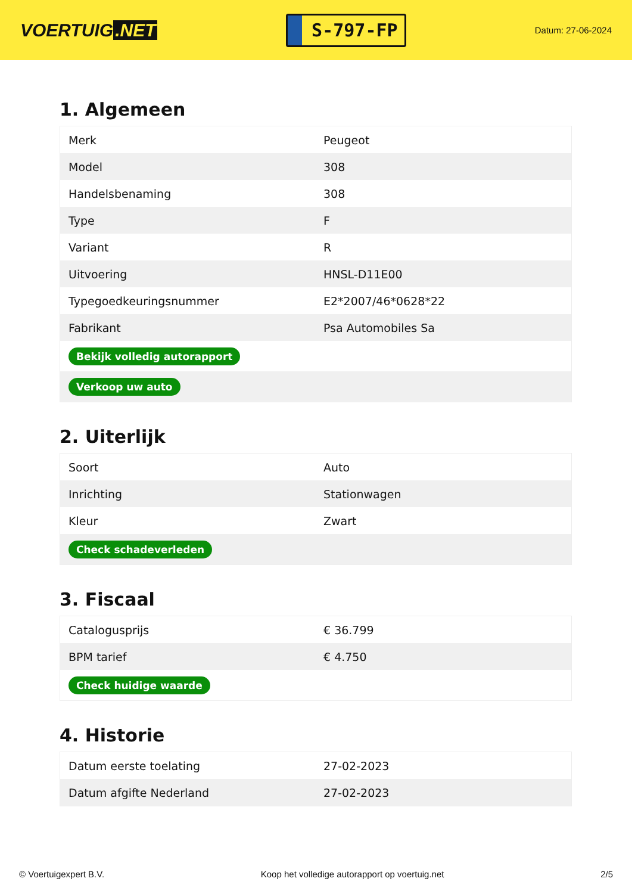VOERTUIG.NET
S-797-FP
Datum: 27-06-2024
1. Algemeen
| Merk | Peugeot |
| Model | 308 |
| Handelsbenaming | 308 |
| Type | F |
| Variant | R |
| Uitvoering | HNSL-D11E00 |
| Typegoedkeuringsnummer | E2*2007/46*0628*22 |
| Fabrikant | Psa Automobiles Sa |
| Bekijk volledig autorapport | |
| Verkoop uw auto | |
2. Uiterlijk
| Soort | Auto |
| Inrichting | Stationwagen |
| Kleur | Zwart |
| Check schadeverleden | |
3. Fiscaal
| Catalogusprijs | € 36.799 |
| BPM tarief | € 4.750 |
| Check huidige waarde | |
4. Historie
| Datum eerste toelating | 27-02-2023 |
| Datum afgifte Nederland | 27-02-2023 |
© Voertuigexpert B.V. Koop het volledige autorapport op voertuig.net 2/5